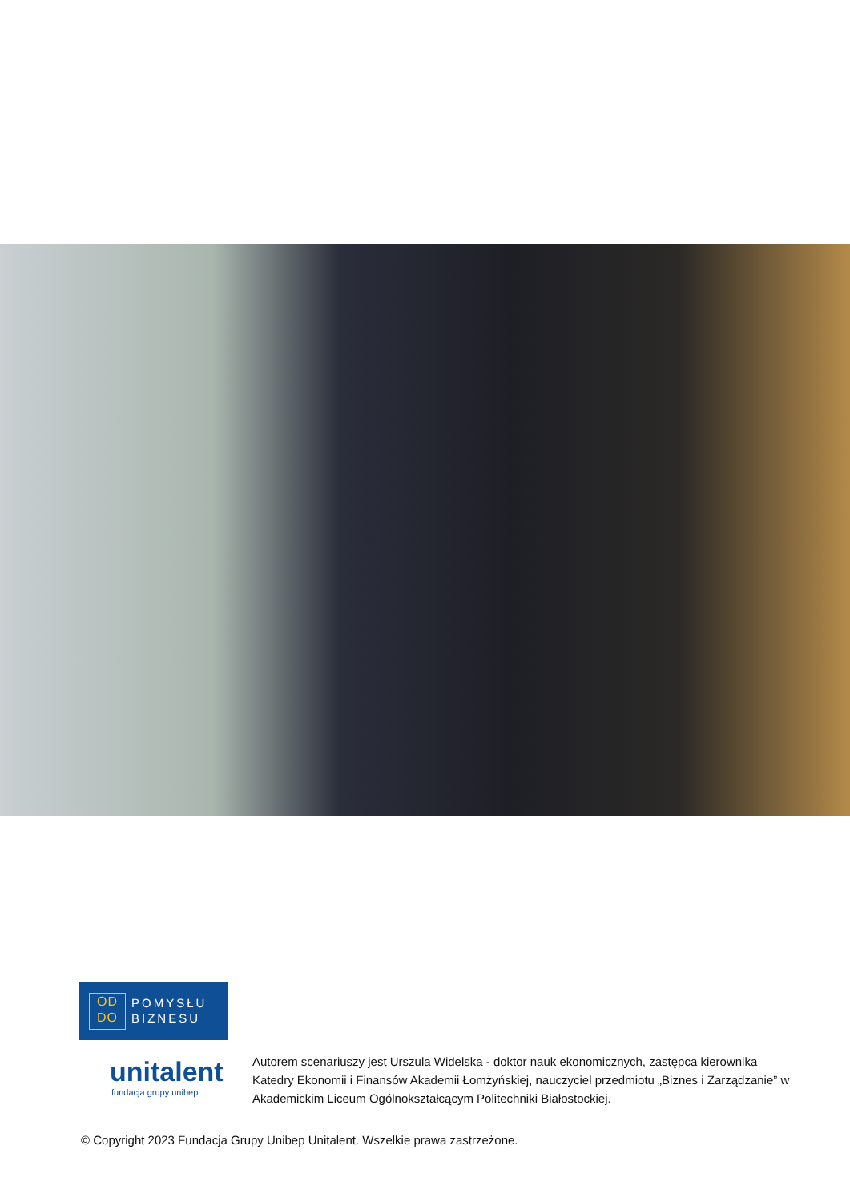OD
DO
POMYSŁU
BIZNESU
unitalent
fundacja grupy unibep
Autorem scenariuszy jest Urszula Widelska - doktor nauk ekonomicznych, zastępca kierownika Katedry Ekonomii i Finansów Akademii Łomżyńskiej, nauczyciel przedmiotu „Biznes i Zarządzanie” w Akademickim Liceum Ogólnokształcącym Politechniki Białostockiej.
© Copyright 2023 Fundacja Grupy Unibep Unitalent. Wszelkie prawa zastrzeżone.